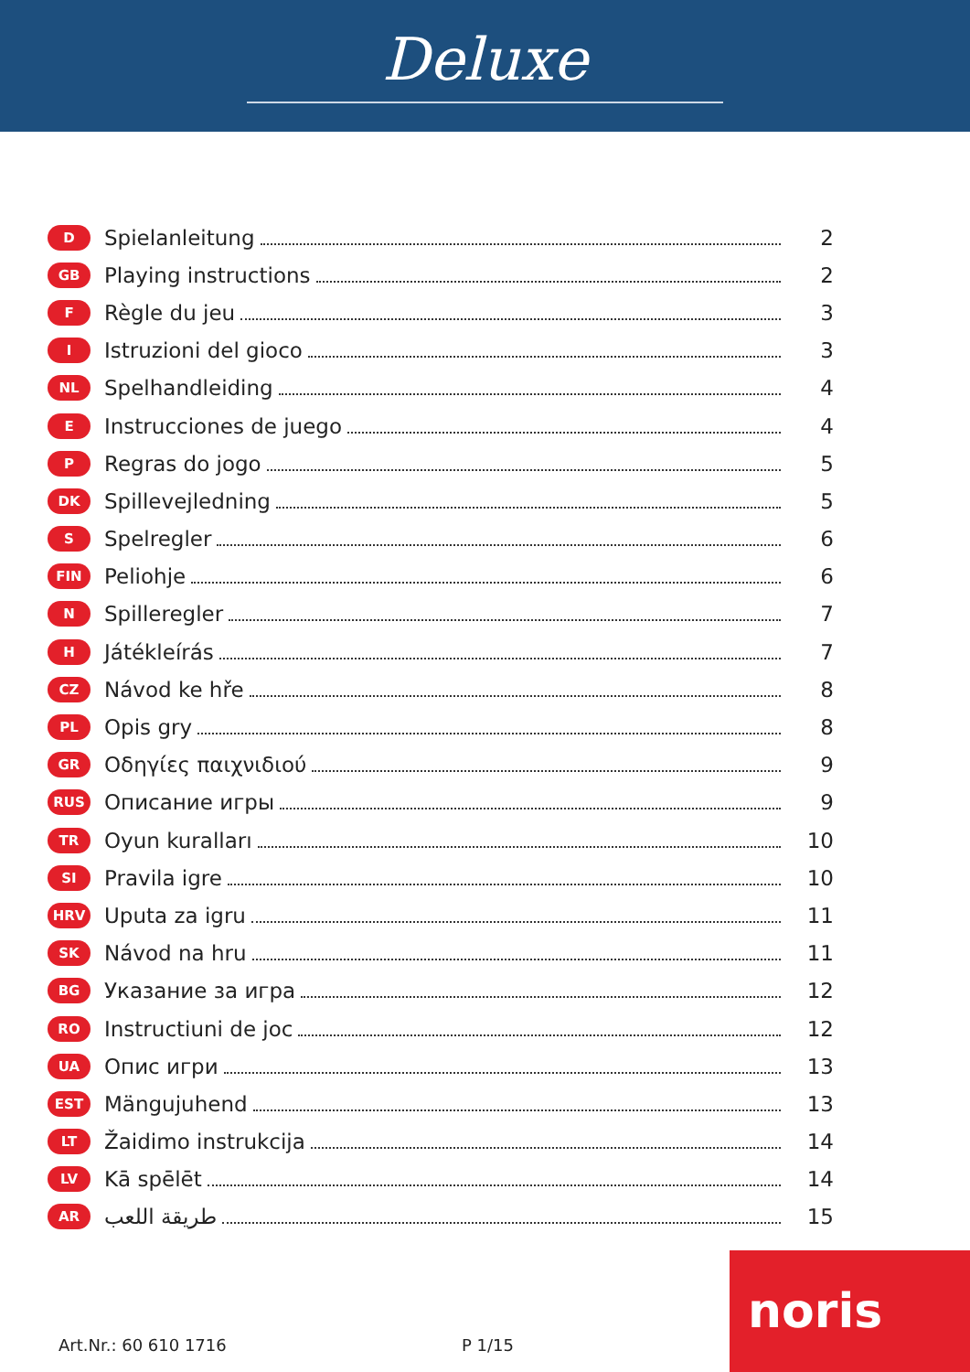Deluxe
D Spielanleitung 2
GB Playing instructions 2
F Règle du jeu 3
I Istruzioni del gioco 3
NL Spelhandleiding 4
E Instrucciones de juego 4
P Regras do jogo 5
DK Spillevejledning 5
S Spelregler 6
FIN Peliohje 6
N Spilleregler 7
H Játékleírás 7
CZ Návod ke hře 8
PL Opis gry 8
GR Οδηγίες παιχνιδιού 9
RUS Описание игры 9
TR Oyun kuralları 10
SI Pravila igre 10
HRV Uputa za igru 11
SK Návod na hru 11
BG Указание за игра 12
RO Instructiuni de joc 12
UA Опис игри 13
EST Mängujuhend 13
LT Žaidimo instrukcija 14
LV Kā spēlēt 14
AR طريقة اللعب 15
Art.Nr.: 60 610 1716 P 1/15
noris